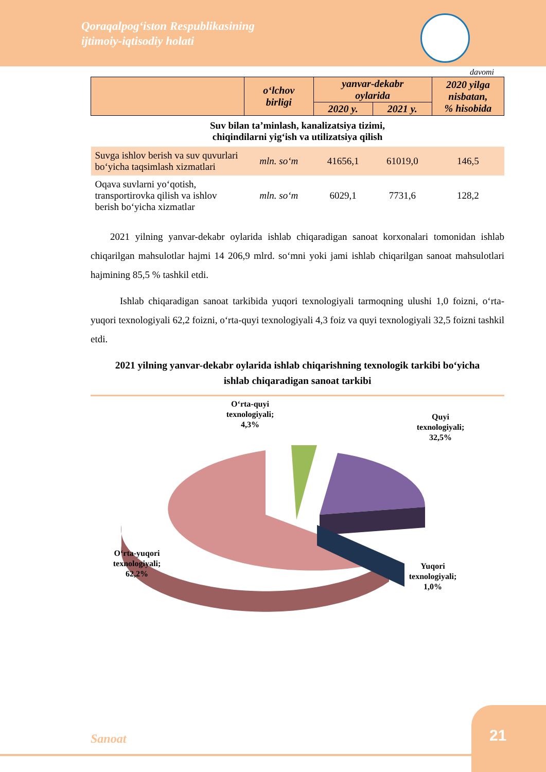Qoraqalpog‘iston Respublikasining
ijtimoiy-iqtisodiy holati
davomi
| | o‘lchov birligi | yanvar-dekabr oylarida | | 2020 yilga nisbatan, % hisobida |
| --- | --- | --- | --- | --- |
| | | 2020 y. | 2021 y. | |
| Suv bilan ta’minlash, kanalizatsiya tizimi, chiqindilarni yig‘ish va utilizatsiya qilish | | | | |
| Suvga ishlov berish va suv quvurlari bo‘yicha taqsimlash xizmatlari | mln. so‘m | 41656,1 | 61019,0 | 146,5 |
| Oqava suvlarni yo‘qotish, transportirovka qilish va ishlov berish bo‘yicha xizmatlar | mln. so‘m | 6029,1 | 7731,6 | 128,2 |
  2021 yilning yanvar-dekabr oylarida ishlab chiqaradigan sanoat korxonalari tomonidan ishlab chiqarilgan mahsulotlar hajmi 14 206,9 mlrd. so‘mni yoki jami ishlab chiqarilgan sanoat mahsulotlari hajmining 85,5 % tashkil etdi.
   Ishlab chiqaradigan sanoat tarkibida yuqori texnologiyali tarmoqning ulushi 1,0 foizni, o‘rta-yuqori texnologiyali 62,2 foizni, o‘rta-quyi texnologiyali 4,3 foiz va quyi texnologiyali 32,5 foizni tashkil etdi.
2021 yilning yanvar-dekabr oylarida ishlab chiqarishning texnologik tarkibi bo‘yicha
ishlab chiqaradigan sanoat tarkibi
O‘rta-quyi
texnologiyali;
4,3%
Quyi
texnologiyali;
32,5%
O‘rta-yuqori
texnologiyali;
62,2%
Yuqori
texnologiyali;
1,0%
Sanoat
21